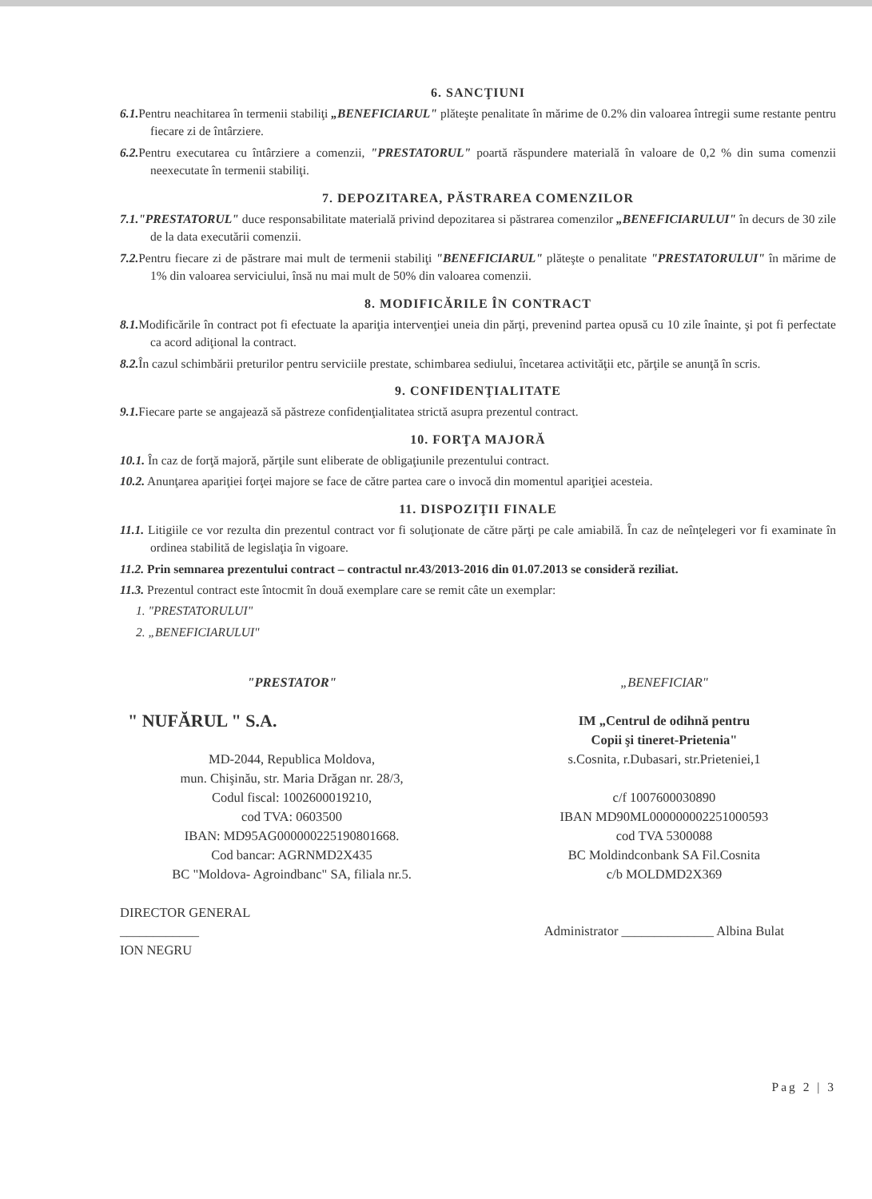6. SANCŢIUNI
6.1. Pentru neachitarea în termenii stabiliţi „BENEFICIARUL" plăteşte penalitate în mărime de 0.2% din valoarea întregii sume restante pentru fiecare zi de întârziere.
6.2. Pentru executarea cu întârziere a comenzii, "PRESTATORUL" poartă răspundere materială în valoare de 0,2 % din suma comenzii neexecutate în termenii stabiliţi.
7. DEPOZITAREA, PĂSTRAREA COMENZILOR
7.1."PRESTATORUL" duce responsabilitate materială privind depozitarea si păstrarea comenzilor „BENEFICIARULUI" în decurs de 30 zile de la data executării comenzii.
7.2. Pentru fiecare zi de păstrare mai mult de termenii stabiliţi "BENEFICIARUL" plăteşte o penalitate "PRESTATORULUI" în mărime de 1% din valoarea serviciului, însă nu mai mult de 50% din valoarea comenzii.
8. MODIFICĂRILE ÎN CONTRACT
8.1. Modificările în contract pot fi efectuate la apariţia intervenţiei uneia din părţi, prevenind partea opusă cu 10 zile înainte, şi pot fi perfectate ca acord adiţional la contract.
8.2. În cazul schimbării preturilor pentru serviciile prestate, schimbarea sediului, încetarea activităţii etc, părţile se anunţă în scris.
9. CONFIDENŢIALITATE
9.1. Fiecare parte se angajează să păstreze confidenţialitatea strictă asupra prezentul contract.
10. FORŢA MAJORĂ
10.1. În caz de forţă majoră, părţile sunt eliberate de obligaţiunile prezentului contract.
10.2. Anunţarea apariţiei forţei majore se face de către partea care o invocă din momentul apariţiei acesteia.
11. DISPOZIŢII FINALE
11.1. Litigiile ce vor rezulta din prezentul contract vor fi soluţionate de către părţi pe cale amiabilă. În caz de neînţelegeri vor fi examinate în ordinea stabilită de legislaţia în vigoare.
11.2. Prin semnarea prezentului contract – contractul nr.43/2013-2016 din 01.07.2013 se consideră reziliat.
11.3. Prezentul contract este întocmit în două exemplare care se remit câte un exemplar:
1. "PRESTATORULUI"
2. „BENEFICIARULUI"
"PRESTATOR"
" NUFĂRUL " S.A.
MD-2044, Republica Moldova,
mun. Chişinău, str. Maria Drăgan nr. 28/3,
Codul fiscal: 1002600019210,
cod TVA: 0603500
IBAN: MD95AG000000225190801668.
Cod bancar: AGRNMD2X435
BC "Moldova- Agroindbanc" SA, filiala nr.5.
DIRECTOR GENERAL ____________
ION NEGRU
„BENEFICIAR"
IM „Centrul de odihnă pentru
Copii şi tineret-Prietenia"
s.Cosnita, r.Dubasari, str.Prieteniei,1
c/f 1007600030890
IBAN MD90ML000000002251000593
cod TVA 5300088
BC Moldindconbank SA Fil.Cosnita
c/b MOLDMD2X369
Administrator ______________ Albina Bulat
Pag 2 | 3